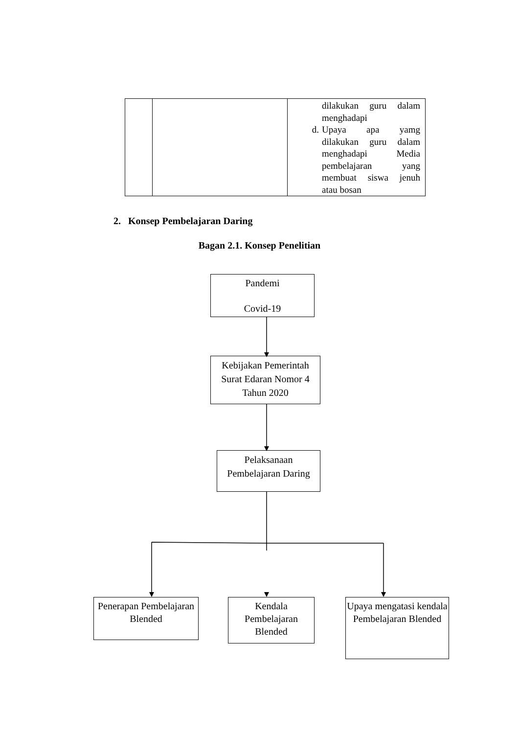| | | dilakukan guru dalam menghadapi d. Upaya apa yamg dilakukan guru dalam menghadapi Media pembelajaran yang membuat siswa jenuh atau bosan |
2. Konsep Pembelajaran Daring
Bagan 2.1. Konsep Penelitian
Pandemi
Covid-19
Kebijakan Pemerintah Surat Edaran Nomor 4 Tahun 2020
Pelaksanaan Pembelajaran Daring
Penerapan Pembelajaran Blended
Kendala Pembelajaran Blended
Upaya mengatasi kendala Pembelajaran Blended